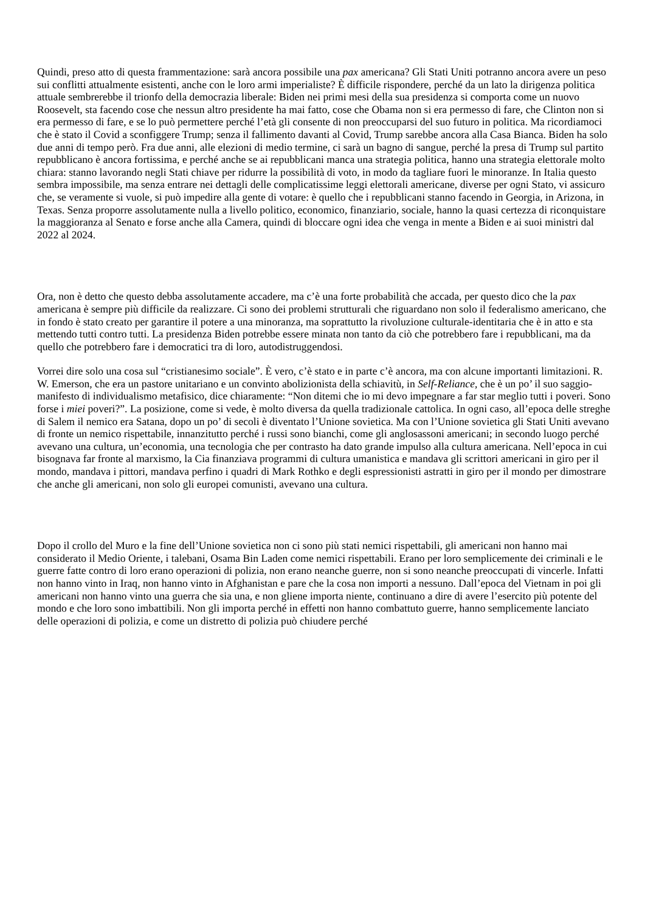Quindi, preso atto di questa frammentazione: sarà ancora possibile una pax americana? Gli Stati Uniti potranno ancora avere un peso sui conflitti attualmente esistenti, anche con le loro armi imperialiste? È difficile rispondere, perché da un lato la dirigenza politica attuale sembrerebbe il trionfo della democrazia liberale: Biden nei primi mesi della sua presidenza si comporta come un nuovo Roosevelt, sta facendo cose che nessun altro presidente ha mai fatto, cose che Obama non si era permesso di fare, che Clinton non si era permesso di fare, e se lo può permettere perché l’età gli consente di non preoccuparsi del suo futuro in politica. Ma ricordiamoci che è stato il Covid a sconfiggere Trump; senza il fallimento davanti al Covid, Trump sarebbe ancora alla Casa Bianca. Biden ha solo due anni di tempo però. Fra due anni, alle elezioni di medio termine, ci sarà un bagno di sangue, perché la presa di Trump sul partito repubblicano è ancora fortissima, e perché anche se ai repubblicani manca una strategia politica, hanno una strategia elettorale molto chiara: stanno lavorando negli Stati chiave per ridurre la possibilità di voto, in modo da tagliare fuori le minoranze. In Italia questo sembra impossibile, ma senza entrare nei dettagli delle complicatissime leggi elettorali americane, diverse per ogni Stato, vi assicuro che, se veramente si vuole, si può impedire alla gente di votare: è quello che i repubblicani stanno facendo in Georgia, in Arizona, in Texas. Senza proporre assolutamente nulla a livello politico, economico, finanziario, sociale, hanno la quasi certezza di riconquistare la maggioranza al Senato e forse anche alla Camera, quindi di bloccare ogni idea che venga in mente a Biden e ai suoi ministri dal 2022 al 2024.
Ora, non è detto che questo debba assolutamente accadere, ma c’è una forte probabilità che accada, per questo dico che la pax americana è sempre più difficile da realizzare. Ci sono dei problemi strutturali che riguardano non solo il federalismo americano, che in fondo è stato creato per garantire il potere a una minoranza, ma soprattutto la rivoluzione culturale-identitaria che è in atto e sta mettendo tutti contro tutti. La presidenza Biden potrebbe essere minata non tanto da ciò che potrebbero fare i repubblicani, ma da quello che potrebbero fare i democratici tra di loro, autodistruggendosi.
Vorrei dire solo una cosa sul “cristianesimo sociale”. È vero, c’è stato e in parte c’è ancora, ma con alcune importanti limitazioni. R. W. Emerson, che era un pastore unitariano e un convinto abolizionista della schiavitù, in Self-Reliance, che è un po’ il suo saggio-manifesto di individualismo metafisico, dice chiaramente: “Non ditemi che io mi devo impegnare a far star meglio tutti i poveri. Sono forse i miei poveri?”. La posizione, come si vede, è molto diversa da quella tradizionale cattolica. In ogni caso, all’epoca delle streghe di Salem il nemico era Satana, dopo un po’ di secoli è diventato l’Unione sovietica. Ma con l’Unione sovietica gli Stati Uniti avevano di fronte un nemico rispettabile, innanzitutto perché i russi sono bianchi, come gli anglosassoni americani; in secondo luogo perché avevano una cultura, un’economia, una tecnologia che per contrasto ha dato grande impulso alla cultura americana. Nell’epoca in cui bisognava far fronte al marxismo, la Cia finanziava programmi di cultura umanistica e mandava gli scrittori americani in giro per il mondo, mandava i pittori, mandava perfino i quadri di Mark Rothko e degli espressionisti astratti in giro per il mondo per dimostrare che anche gli americani, non solo gli europei comunisti, avevano una cultura.
Dopo il crollo del Muro e la fine dell’Unione sovietica non ci sono più stati nemici rispettabili, gli americani non hanno mai considerato il Medio Oriente, i talebani, Osama Bin Laden come nemici rispettabili. Erano per loro semplicemente dei criminali e le guerre fatte contro di loro erano operazioni di polizia, non erano neanche guerre, non si sono neanche preoccupati di vincerle. Infatti non hanno vinto in Iraq, non hanno vinto in Afghanistan e pare che la cosa non importi a nessuno. Dall’epoca del Vietnam in poi gli americani non hanno vinto una guerra che sia una, e non gliene importa niente, continuano a dire di avere l’esercito più potente del mondo e che loro sono imbattibili. Non gli importa perché in effetti non hanno combattuto guerre, hanno semplicemente lanciato delle operazioni di polizia, e come un distretto di polizia può chiudere perché